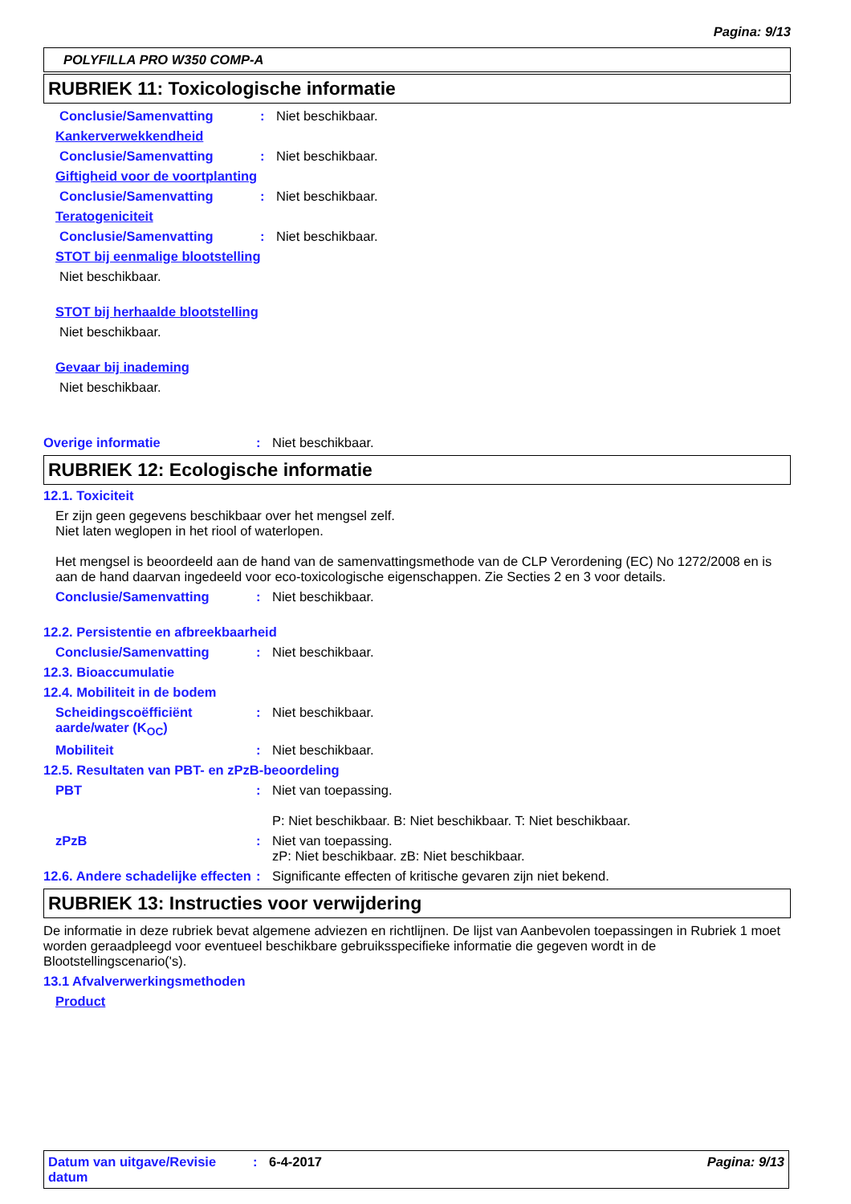Pagina: 9/13
POLYFILLA PRO W350 COMP-A
RUBRIEK 11: Toxicologische informatie
Conclusie/Samenvatting : Niet beschikbaar.
Kankerverwekkendheid
Conclusie/Samenvatting : Niet beschikbaar.
Giftigheid voor de voortplanting
Conclusie/Samenvatting : Niet beschikbaar.
Teratogeniciteit
Conclusie/Samenvatting : Niet beschikbaar.
STOT bij eenmalige blootstelling
Niet beschikbaar.
STOT bij herhaalde blootstelling
Niet beschikbaar.
Gevaar bij inademing
Niet beschikbaar.
Overige informatie : Niet beschikbaar.
RUBRIEK 12: Ecologische informatie
12.1. Toxiciteit
Er zijn geen gegevens beschikbaar over het mengsel zelf.
Niet laten weglopen in het riool of waterlopen.
Het mengsel is beoordeeld aan de hand van de samenvattingsmethode van de CLP Verordening (EC) No 1272/2008 en is aan de hand daarvan ingedeeld voor eco-toxicologische eigenschappen. Zie Secties 2 en 3 voor details.
Conclusie/Samenvatting : Niet beschikbaar.
12.2. Persistentie en afbreekbaarheid
Conclusie/Samenvatting : Niet beschikbaar.
12.3. Bioaccumulatie
12.4. Mobiliteit in de bodem
Scheidingscoëfficiënt aarde/water (K<sub>OC</sub>)
: Niet beschikbaar.
Mobiliteit : Niet beschikbaar.
12.5. Resultaten van PBT- en zPzB-beoordeling
PBT : Niet van toepassing.
P: Niet beschikbaar. B: Niet beschikbaar. T: Niet beschikbaar.
zPzB : Niet van toepassing.
zP: Niet beschikbaar. zB: Niet beschikbaar.
12.6. Andere schadelijke effecten
: Significante effecten of kritische gevaren zijn niet bekend.
RUBRIEK 13: Instructies voor verwijdering
De informatie in deze rubriek bevat algemene adviezen en richtlijnen. De lijst van Aanbevolen toepassingen in Rubriek 1 moet worden geraadpleegd voor eventueel beschikbare gebruiksspecifieke informatie die gegeven wordt in de Blootstellingscenario('s).
13.1 Afvalverwerkingsmethoden
Product
Datum van uitgave/Revisie datum
: 6-4-2017 Pagina: 9/13